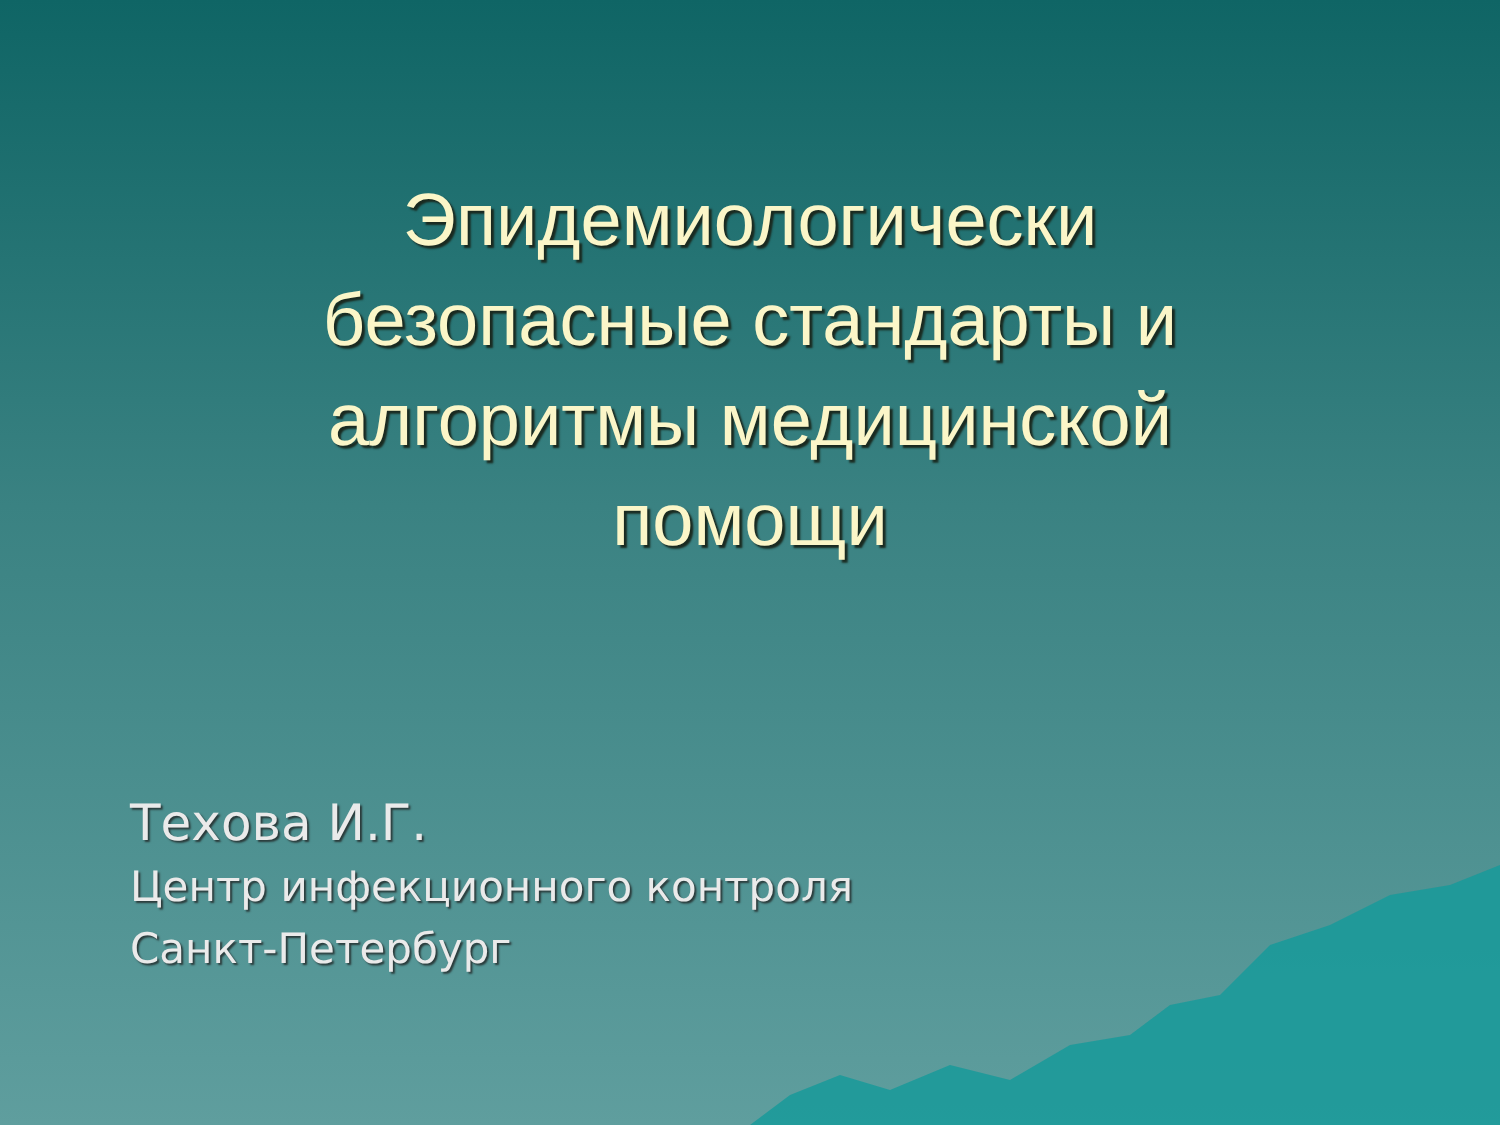Эпидемиологически
безопасные стандарты и
алгоритмы медицинской
помощи
Техова И.Г.
Центр инфекционного контроля
Санкт-Петербург